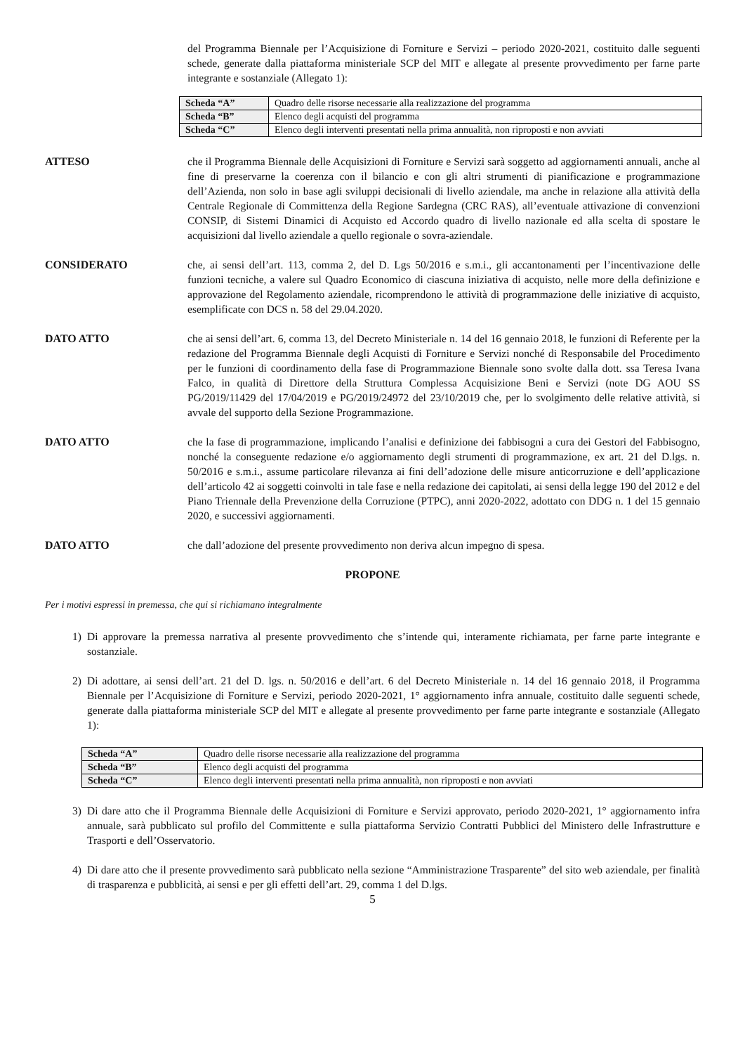del Programma Biennale per l’Acquisizione di Forniture e Servizi – periodo 2020-2021, costituito dalle seguenti schede, generate dalla piattaforma ministeriale SCP del MIT e allegate al presente provvedimento per farne parte integrante e sostanziale (Allegato 1):
| Scheda “A” | Quadro delle risorse necessarie alla realizzazione del programma |
| Scheda “B” | Elenco degli acquisti del programma |
| Scheda “C” | Elenco degli interventi presentati nella prima annualità, non riproposti e non avviati |
ATTESO che il Programma Biennale delle Acquisizioni di Forniture e Servizi sarà soggetto ad aggiornamenti annuali, anche al fine di preservarne la coerenza con il bilancio e con gli altri strumenti di pianificazione e programmazione dell’Azienda, non solo in base agli sviluppi decisionali di livello aziendale, ma anche in relazione alla attività della Centrale Regionale di Committenza della Regione Sardegna (CRC RAS), all’eventuale attivazione di convenzioni CONSIP, di Sistemi Dinamici di Acquisto ed Accordo quadro di livello nazionale ed alla scelta di spostare le acquisizioni dal livello aziendale a quello regionale o sovra-aziendale.
CONSIDERATO che, ai sensi dell’art. 113, comma 2, del D. Lgs 50/2016 e s.m.i., gli accantonamenti per l’incentivazione delle funzioni tecniche, a valere sul Quadro Economico di ciascuna iniziativa di acquisto, nelle more della definizione e approvazione del Regolamento aziendale, ricomprendono le attività di programmazione delle iniziative di acquisto, esemplificate con DCS n. 58 del 29.04.2020.
DATO ATTO che ai sensi dell’art. 6, comma 13, del Decreto Ministeriale n. 14 del 16 gennaio 2018, le funzioni di Referente per la redazione del Programma Biennale degli Acquisti di Forniture e Servizi nonché di Responsabile del Procedimento per le funzioni di coordinamento della fase di Programmazione Biennale sono svolte dalla dott. ssa Teresa Ivana Falco, in qualità di Direttore della Struttura Complessa Acquisizione Beni e Servizi (note DG AOU SS PG/2019/11429 del 17/04/2019 e PG/2019/24972 del 23/10/2019 che, per lo svolgimento delle relative attività, si avvale del supporto della Sezione Programmazione.
DATO ATTO che la fase di programmazione, implicando l’analisi e definizione dei fabbisogni a cura dei Gestori del Fabbisogno, nonché la conseguente redazione e/o aggiornamento degli strumenti di programmazione, ex art. 21 del D.lgs. n. 50/2016 e s.m.i., assume particolare rilevanza ai fini dell’adozione delle misure anticorruzione e dell’applicazione dell’articolo 42 ai soggetti coinvolti in tale fase e nella redazione dei capitolati, ai sensi della legge 190 del 2012 e del Piano Triennale della Prevenzione della Corruzione (PTPC), anni 2020-2022, adottato con DDG n. 1 del 15 gennaio 2020, e successivi aggiornamenti.
DATO ATTO che dall’adozione del presente provvedimento non deriva alcun impegno di spesa.
PROPONE
Per i motivi espressi in premessa, che qui si richiamano integralmente
1) Di approvare la premessa narrativa al presente provvedimento che s’intende qui, interamente richiamata, per farne parte integrante e sostanziale.
2) Di adottare, ai sensi dell’art. 21 del D. lgs. n. 50/2016 e dell’art. 6 del Decreto Ministeriale n. 14 del 16 gennaio 2018, il Programma Biennale per l’Acquisizione di Forniture e Servizi, periodo 2020-2021, 1° aggiornamento infra annuale, costituito dalle seguenti schede, generate dalla piattaforma ministeriale SCP del MIT e allegate al presente provvedimento per farne parte integrante e sostanziale (Allegato 1):
| Scheda “A” | Quadro delle risorse necessarie alla realizzazione del programma |
| Scheda “B” | Elenco degli acquisti del programma |
| Scheda “C” | Elenco degli interventi presentati nella prima annualità, non riproposti e non avviati |
3) Di dare atto che il Programma Biennale delle Acquisizioni di Forniture e Servizi approvato, periodo 2020-2021, 1° aggiornamento infra annuale, sarà pubblicato sul profilo del Committente e sulla piattaforma Servizio Contratti Pubblici del Ministero delle Infrastrutture e Trasporti e dell’Osservatorio.
4) Di dare atto che il presente provvedimento sarà pubblicato nella sezione “Amministrazione Trasparente” del sito web aziendale, per finalità di trasparenza e pubblicità, ai sensi e per gli effetti dell’art. 29, comma 1 del D.lgs.
5